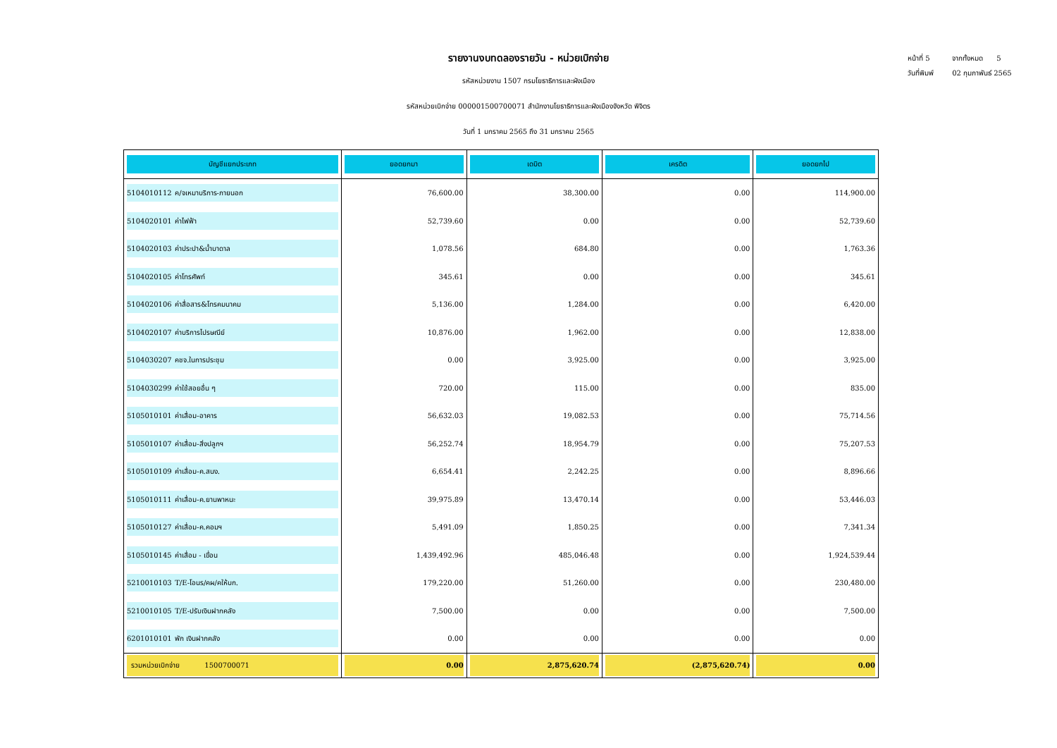รายงานงบทดลองรายวัน - หน่วยเบิกจ่าย
รหัสหน่วยงาน 1507 กรมโยธาธิการและผังเมือง
รหัสหน่วยเบิกจ่าย 000001500700071 สำนักงานโยธาธิการและผังเมืองจังหวัด พิจิตร
วันที่ 1 มกราคม 2565 ถึง 31 มกราคม 2565
หน้าที่ 5 จากทั้งหมด 5
วันที่พิมพ์ 02 กุมภาพันธ์ 2565
| บัญชีแยกประเภท | ยอดยกมา | เดบิต | เครดิต | ยอดยกไป |
| --- | --- | --- | --- | --- |
| 5104010112 ค/จเหมาบริการ-ภายนอก | 76,600.00 | 38,300.00 | 0.00 | 114,900.00 |
| 5104020101 ค่าไฟฟ้า | 52,739.60 | 0.00 | 0.00 | 52,739.60 |
| 5104020103 ค่าประปา&น้ำบาดาล | 1,078.56 | 684.80 | 0.00 | 1,763.36 |
| 5104020105 ค่าโทรศัพท์ | 345.61 | 0.00 | 0.00 | 345.61 |
| 5104020106 ค่าสื่อสาร&โทรคมนาคม | 5,136.00 | 1,284.00 | 0.00 | 6,420.00 |
| 5104020107 ค่าบริการไปรษณีย์ | 10,876.00 | 1,962.00 | 0.00 | 12,838.00 |
| 5104030207 คชจ.ในการประชุม | 0.00 | 3,925.00 | 0.00 | 3,925.00 |
| 5104030299 ค่าใช้สอยอื่น ๆ | 720.00 | 115.00 | 0.00 | 835.00 |
| 5105010101 ค่าเสื่อม-อาคาร | 56,632.03 | 19,082.53 | 0.00 | 75,714.56 |
| 5105010107 ค่าเสื่อม-สิ่งปลูกฯ | 56,252.74 | 18,954.79 | 0.00 | 75,207.53 |
| 5105010109 ค่าเสื่อม-ค.สนง. | 6,654.41 | 2,242.25 | 0.00 | 8,896.66 |
| 5105010111 ค่าเสื่อม-ค.ยานพาหนะ | 39,975.89 | 13,470.14 | 0.00 | 53,446.03 |
| 5105010127 ค่าเสื่อม-ค.คอมฯ | 5,491.09 | 1,850.25 | 0.00 | 7,341.34 |
| 5105010145 ค่าเสื่อม - เขื่อน | 1,439,492.96 | 485,046.48 | 0.00 | 1,924,539.44 |
| 5210010103 T/E-โอนร/คผ/คให้บก. | 179,220.00 | 51,260.00 | 0.00 | 230,480.00 |
| 5210010105 T/E-ปรับเงินฝากคลัง | 7,500.00 | 0.00 | 0.00 | 7,500.00 |
| 6201010101 พัก เงินฝากคลัง | 0.00 | 0.00 | 0.00 | 0.00 |
| รวมหน่วยเบิกจ่าย 1500700071 | 0.00 | 2,875,620.74 | (2,875,620.74) | 0.00 |